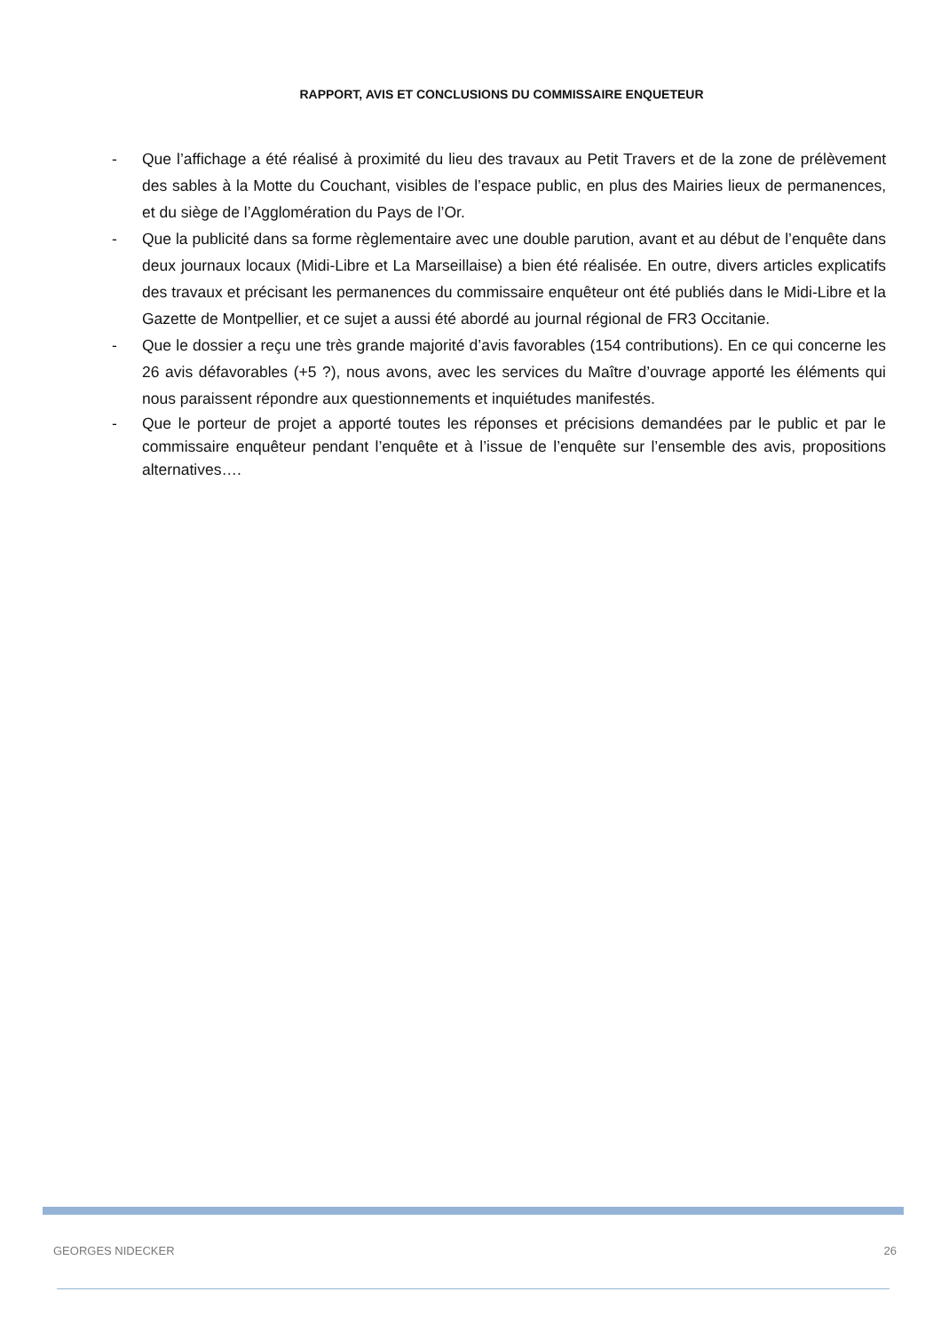RAPPORT, AVIS ET CONCLUSIONS DU COMMISSAIRE ENQUETEUR
- Que l’affichage a été réalisé à proximité du lieu des travaux au Petit Travers et de la zone de prélèvement des sables à la Motte du Couchant, visibles de l’espace public, en plus des Mairies lieux de permanences, et du siège de l’Agglomération du Pays de l’Or.
- Que la publicité dans sa forme règlementaire avec une double parution, avant et au début de l’enquête dans deux journaux locaux (Midi-Libre et La Marseillaise) a bien été réalisée. En outre, divers articles explicatifs des travaux et précisant les permanences du commissaire enquêteur ont été publiés dans le Midi-Libre et la Gazette de Montpellier, et ce sujet a aussi été abordé au journal régional de FR3 Occitanie.
- Que le dossier a reçu une très grande majorité d’avis favorables (154 contributions). En ce qui concerne les 26 avis défavorables (+5 ?), nous avons, avec les services du Maître d’ouvrage apporté les éléments qui nous paraissent répondre aux questionnements et inquiétudes manifestés.
- Que le porteur de projet a apporté toutes les réponses et précisions demandées par le public et par le commissaire enquêteur pendant l’enquête et à l’issue de l’enquête sur l’ensemble des avis, propositions alternatives….
GEORGES NIDECKER 26